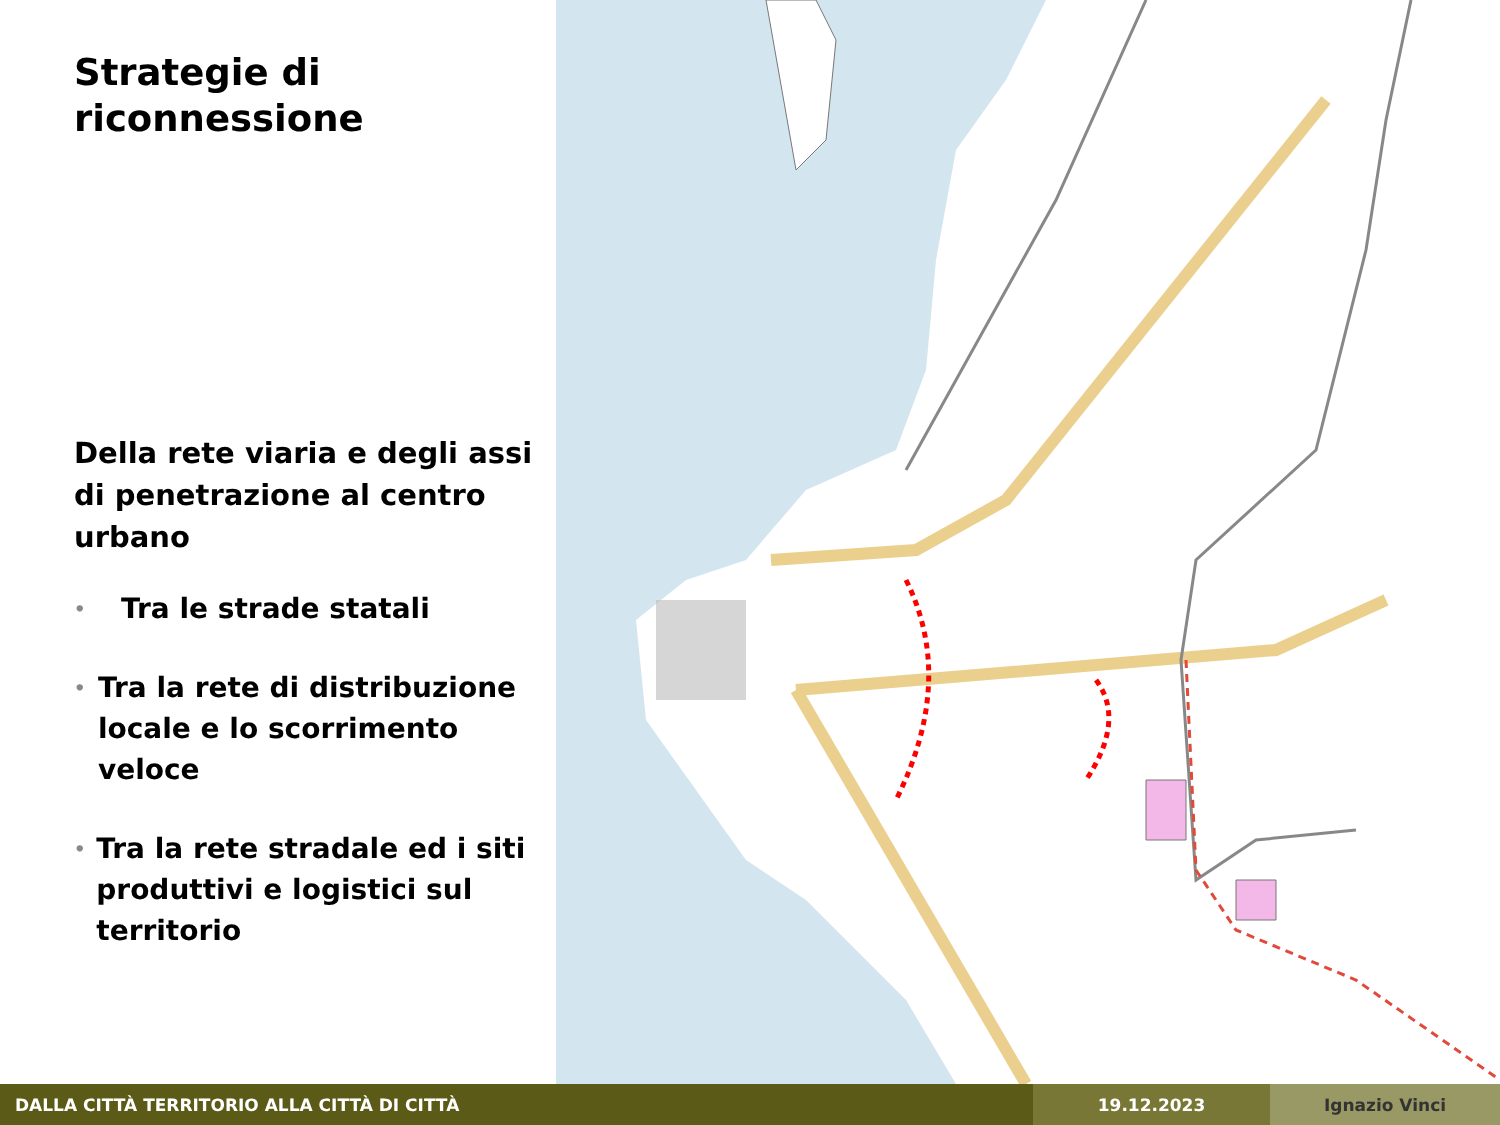Strategie di
riconnessione
Della rete viaria e degli assi di penetrazione al centro urbano
• Tra le strade statali
• Tra la rete di distribuzione locale e lo scorrimento veloce
• Tra la rete stradale ed i siti produttivi e logistici sul territorio
DALLA CITTÀ TERRITORIO ALLA CITTÀ DI CITTÀ 19.12.2023 Ignazio Vinci